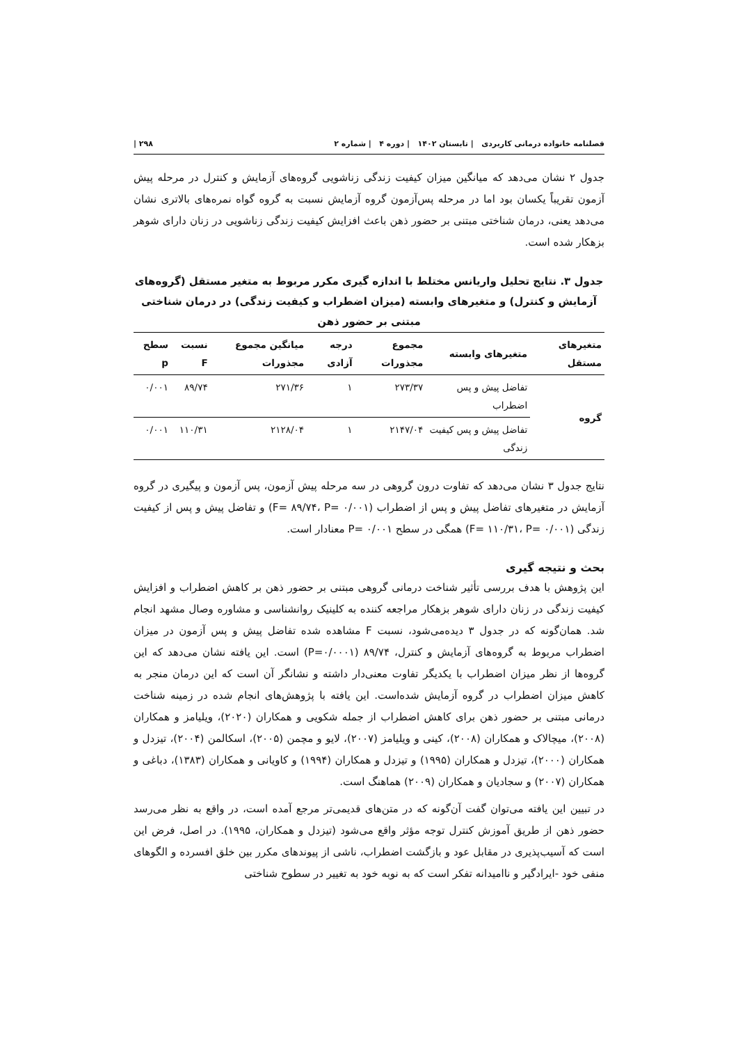فصلنامه خانواده درمانی کاربردی | تابستان ۱۴۰۲ | دوره ۴ | شماره ۲ ۲۹۸ |
جدول ۲ نشان می‌دهد که میانگین میزان کیفیت زندگی زناشویی گروه‌های آزمایش و کنترل در مرحله پیش آزمون تقریباً یکسان بود اما در مرحله پس‌آزمون گروه آزمایش نسبت به گروه گواه نمره‌های بالاتری نشان می‌دهد یعنی، درمان شناختی مبتنی بر حضور ذهن باعث افزایش کیفیت زندگی زناشویی در زنان دارای شوهر بزهکار شده است.
جدول ۳. نتایج تحلیل واریانس مختلط با اندازه گیری مکرر مربوط به متغیر مستقل (گروه‌های آزمایش و کنترل) و متغیرهای وابسته (میزان اضطراب و کیفیت زندگی) در درمان شناختی مبتنی بر حضور ذهن
| متغیرهای مستقل | متغیرهای وابسته | مجموع مجذورات | درجه آزادی | میانگین مجموع مجذورات | نسبت F | سطح p |
| --- | --- | --- | --- | --- | --- | --- |
| گروه | تفاضل پیش و پس اضطراب | ۲۷۳/۳۷ | ۱ | ۲۷۱/۳۶ | ۸۹/۷۴ | ۰/۰۰۱ |
| | تفاضل پیش و پس کیفیت زندگی | ۲۱۴۷/۰۴ | ۱ | ۲۱۲۸/۰۴ | ۱۱۰/۳۱ | ۰/۰۰۱ |
نتایج جدول ۳ نشان می‌دهد که تفاوت درون گروهی در سه مرحله پیش آزمون، پس آزمون و پیگیری در گروه آزمایش در متغیرهای تفاضل پیش و پس از اضطراب (F= ۸۹/۷۴، P= ۰/۰۰۱) و تفاضل پیش و پس از کیفیت زندگی (F= ۱۱۰/۳۱، P= ۰/۰۰۱) همگی در سطح P= ۰/۰۰۱ معنادار است.
بحث و نتیجه گیری
این پژوهش با هدف بررسی تأثیر شناخت درمانی گروهی مبتنی بر حضور ذهن بر کاهش اضطراب و افزایش کیفیت زندگی در زنان دارای شوهر بزهکار مراجعه کننده به کلینیک روانشناسی و مشاوره وصال مشهد انجام شد. همان‌گونه که در جدول ۳ دیده‌می‌شود، نسبت F مشاهده شده تفاضل پیش و پس آزمون در میزان اضطراب مربوط به گروه‌های آزمایش و کنترل، ۸۹/۷۴ (P=۰/۰۰۰۱) است. این یافته نشان می‌دهد که این گروه‌ها از نظر میزان اضطراب با یکدیگر تفاوت معنی‌دار داشته و نشانگر آن است که این درمان منجر به کاهش میزان اضطراب در گروه آزمایش شده‌است. این یافته با پژوهش‌های انجام شده در زمینه شناخت درمانی مبتنی بر حضور ذهن برای کاهش اضطراب از جمله شکویی و همکاران (۲۰۲۰)، ویلیامز و همکاران (۲۰۰۸)، میچالاک و همکاران (۲۰۰۸)، کینی و ویلیامز (۲۰۰۷)، لایو و مچمن (۲۰۰۵)، اسکالمن (۲۰۰۴)، تیزدل و همکاران (۲۰۰۰)، تیزدل و همکاران (۱۹۹۵) و تیزدل و همکاران (۱۹۹۴) و کاویانی و همکاران (۱۳۸۳)، دباغی و همکاران (۲۰۰۷) و سجادیان و همکاران (۲۰۰۹) هماهنگ است.
در تبیین این یافته می‌توان گفت آن‌گونه که در متن‌های قدیمی‌تر مرجع آمده است، در واقع به نظر می‌رسد حضور ذهن از طریق آموزش کنترل توجه مؤثر واقع می‌شود (تیزدل و همکاران، ۱۹۹۵). در اصل، فرض این است که آسیب‌پذیری در مقابل عود و بازگشت اضطراب، ناشی از پیوندهای مکرر بین خلق افسرده و الگوهای منفی خود -ایرادگیر و ناامیدانه تفکر است که به نوبه خود به تغییر در سطوح شناختی